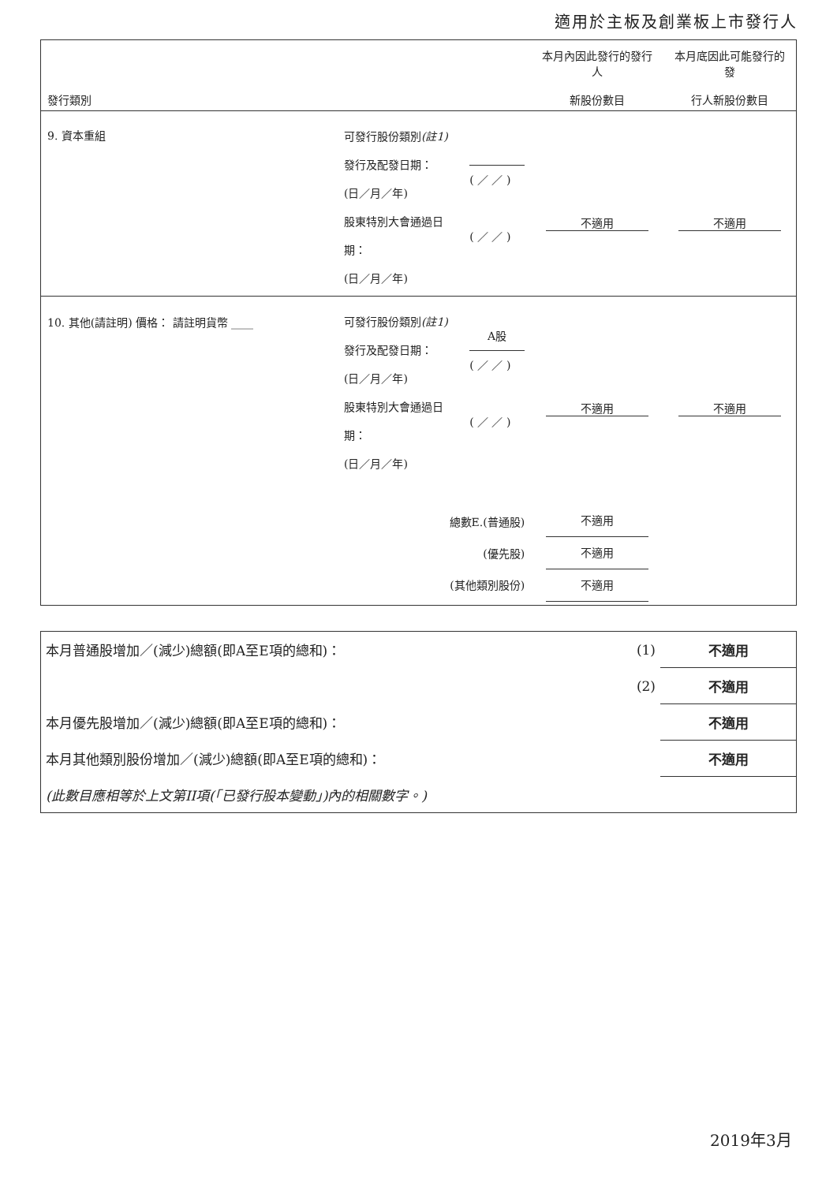適用於主板及創業板上市發行人
| 發行類別 | | | 本月內因此發行的發行人 新股份數目 | 本月底因此可能發行的發 行人新股份數目 |
| --- | --- | --- | --- | --- |
| 9. 資本重組 | 可發行股份類別 (註1) 發行及配發日期： (日／月／年) 股東特別大會通過日期： (日／月／年) | ( ／ ／ ) ( ／ ／ ) | 不適用 | 不適用 |
| 10. 其他(請註明) 價格： 請註明貨幣 ____ | 可發行股份類別 (註1) 發行及配發日期： (日／月／年) 股東特別大會通過日期： (日／月／年) | A股 ( ／ ／ ) ( ／ ／ ) | 不適用 | 不適用 |
| | 總數E.(普通股) (優先股) (其他類別股份) | | 不適用 不適用 不適用 | |
| 本月普通股增加／(減少)總額(即A至E項的總和)： | (1) | 不適用 |
| | (2) | 不適用 |
| 本月優先股增加／(減少)總額(即A至E項的總和)： | | 不適用 |
| 本月其他類別股份增加／(減少)總額(即A至E項的總和)： | | 不適用 |
| (此數目應相等於上文第II項(「已發行股本變動」)內的相關數字。) | | |
2019年3月